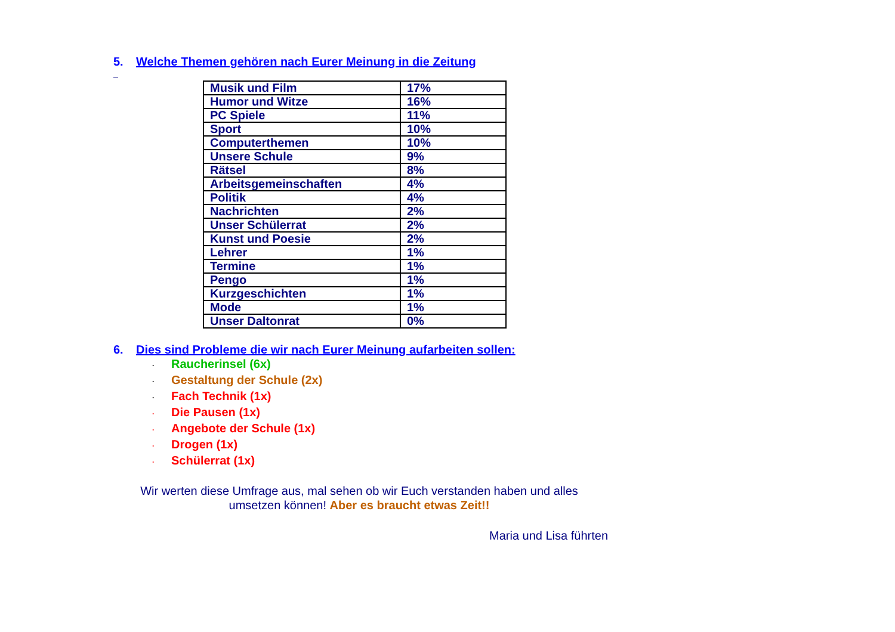5. Welche Themen gehören nach Eurer Meinung in die Zeitung
_
| Musik und Film | 17% |
| Humor und Witze | 16% |
| PC Spiele | 11% |
| Sport | 10% |
| Computerthemen | 10% |
| Unsere Schule | 9% |
| Rätsel | 8% |
| Arbeitsgemeinschaften | 4% |
| Politik | 4% |
| Nachrichten | 2% |
| Unser Schülerrat | 2% |
| Kunst und Poesie | 2% |
| Lehrer | 1% |
| Termine | 1% |
| Pengo | 1% |
| Kurzgeschichten | 1% |
| Mode | 1% |
| Unser Daltonrat | 0% |
6. Dies sind Probleme die wir nach Eurer Meinung aufarbeiten sollen:
· Raucherinsel (6x)
· Gestaltung der Schule (2x)
· Fach Technik (1x)
· Die Pausen (1x)
· Angebote der Schule (1x)
· Drogen (1x)
· Schülerrat (1x)
Wir werten diese Umfrage aus, mal sehen ob wir Euch verstanden haben und alles umsetzen können! Aber es braucht etwas Zeit!!
Maria und Lisa führten